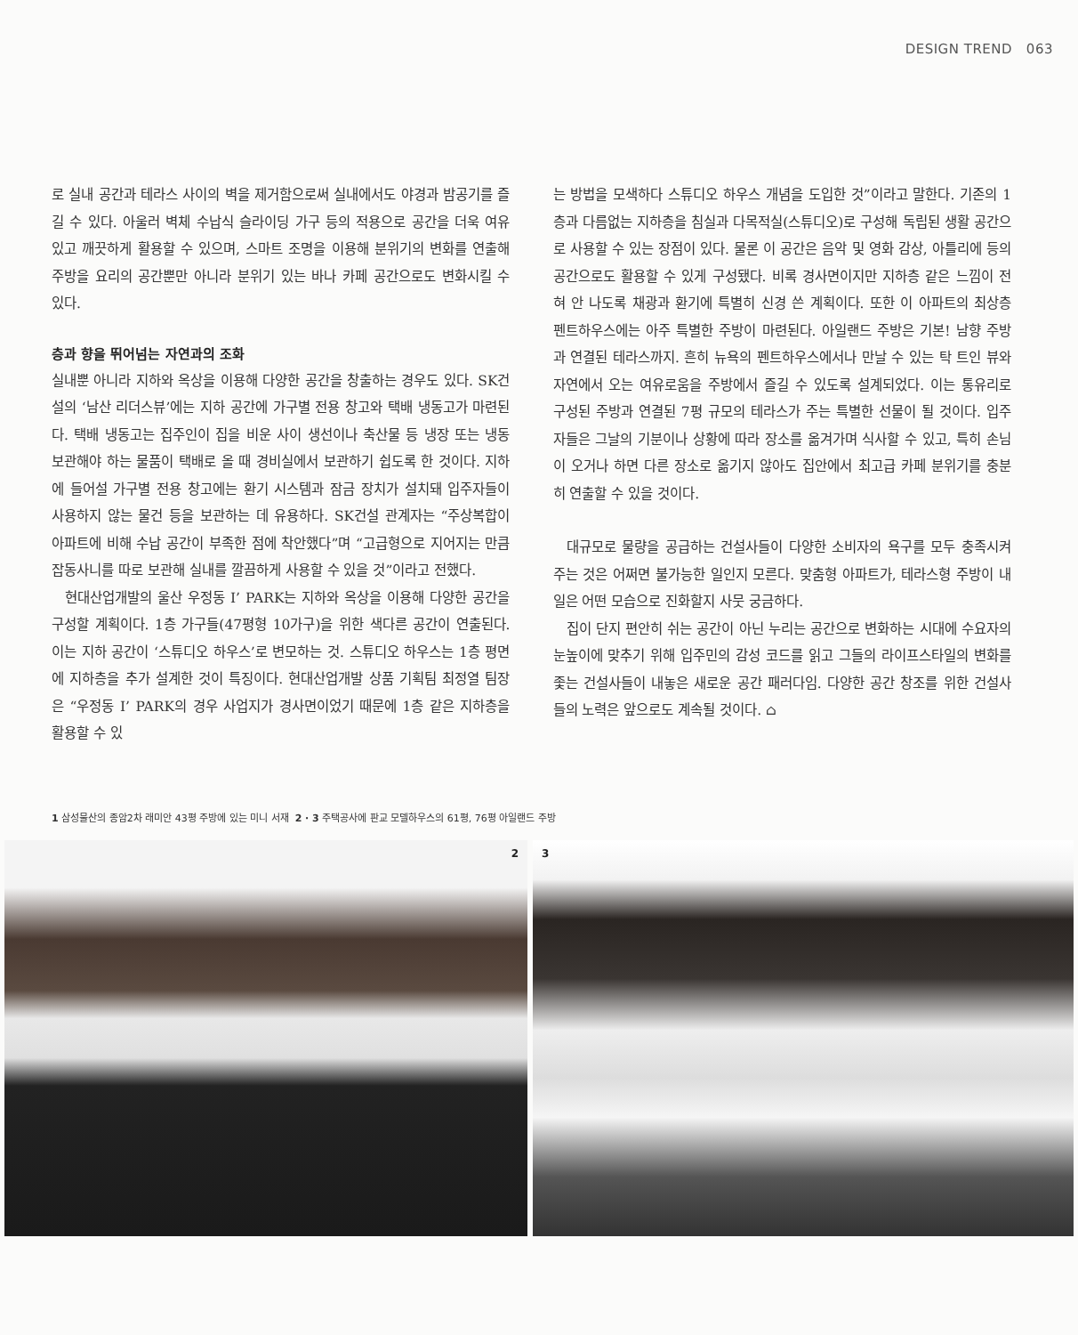DESIGN TREND 063
로 실내 공간과 테라스 사이의 벽을 제거함으로써 실내에서도 야경과 밤공기를 즐길 수 있다. 아울러 벽체 수납식 슬라이딩 가구 등의 적용으로 공간을 더욱 여유 있고 깨끗하게 활용할 수 있으며, 스마트 조명을 이용해 분위기의 변화를 연출해 주방을 요리의 공간뿐만 아니라 분위기 있는 바나 카페 공간으로도 변화시킬 수 있다.
층과 향을 뛰어넘는 자연과의 조화
실내뿐 아니라 지하와 옥상을 이용해 다양한 공간을 창출하는 경우도 있다. SK건설의 ‘남산 리더스뷰’에는 지하 공간에 가구별 전용 창고와 택배 냉동고가 마련된다. 택배 냉동고는 집주인이 집을 비운 사이 생선이나 축산물 등 냉장 또는 냉동 보관해야 하는 물품이 택배로 올 때 경비실에서 보관하기 쉽도록 한 것이다. 지하에 들어설 가구별 전용 창고에는 환기 시스템과 잠금 장치가 설치돼 입주자들이 사용하지 않는 물건 등을 보관하는 데 유용하다. SK건설 관계자는 “주상복합이 아파트에 비해 수납 공간이 부족한 점에 착안했다”며 “고급형으로 지어지는 만큼 잡동사니를 따로 보관해 실내를 깔끔하게 사용할 수 있을 것”이라고 전했다.
현대산업개발의 울산 우정동 I’ PARK는 지하와 옥상을 이용해 다양한 공간을 구성할 계획이다. 1층 가구들(47평형 10가구)을 위한 색다른 공간이 연출된다. 이는 지하 공간이 ‘스튜디오 하우스’로 변모하는 것. 스튜디오 하우스는 1층 평면에 지하층을 추가 설계한 것이 특징이다. 현대산업개발 상품 기획팀 최정열 팀장은 “우정동 I’ PARK의 경우 사업지가 경사면이었기 때문에 1층 같은 지하층을 활용할 수 있
는 방법을 모색하다 스튜디오 하우스 개념을 도입한 것”이라고 말한다. 기존의 1층과 다름없는 지하층을 침실과 다목적실(스튜디오)로 구성해 독립된 생활 공간으로 사용할 수 있는 장점이 있다. 물론 이 공간은 음악 및 영화 감상, 아틀리에 등의 공간으로도 활용할 수 있게 구성됐다. 비록 경사면이지만 지하층 같은 느낌이 전혀 안 나도록 채광과 환기에 특별히 신경 쓴 계획이다. 또한 이 아파트의 최상층 펜트하우스에는 아주 특별한 주방이 마련된다. 아일랜드 주방은 기본! 남향 주방과 연결된 테라스까지. 흔히 뉴욕의 펜트하우스에서나 만날 수 있는 탁 트인 뷰와 자연에서 오는 여유로움을 주방에서 즐길 수 있도록 설계되었다. 이는 통유리로 구성된 주방과 연결된 7평 규모의 테라스가 주는 특별한 선물이 될 것이다. 입주자들은 그날의 기분이나 상황에 따라 장소를 옮겨가며 식사할 수 있고, 특히 손님이 오거나 하면 다른 장소로 옮기지 않아도 집안에서 최고급 카페 분위기를 충분히 연출할 수 있을 것이다.
대규모로 물량을 공급하는 건설사들이 다양한 소비자의 욕구를 모두 충족시켜 주는 것은 어쩌면 불가능한 일인지 모른다. 맞춤형 아파트가, 테라스형 주방이 내일은 어떤 모습으로 진화할지 사뭇 궁금하다.
집이 단지 편안히 쉬는 공간이 아닌 누리는 공간으로 변화하는 시대에 수요자의 눈높이에 맞추기 위해 입주민의 감성 코드를 읽고 그들의 라이프스타일의 변화를 좇는 건설사들이 내놓은 새로운 공간 패러다임. 다양한 공간 창조를 위한 건설사들의 노력은 앞으로도 계속될 것이다. ⌂
1 삼성물산의 종암2차 래미안 43평 주방에 있는 미니 서재 2 · 3 주택공사에 판교 모델하우스의 61평, 76평 아일랜드 주방
2
3